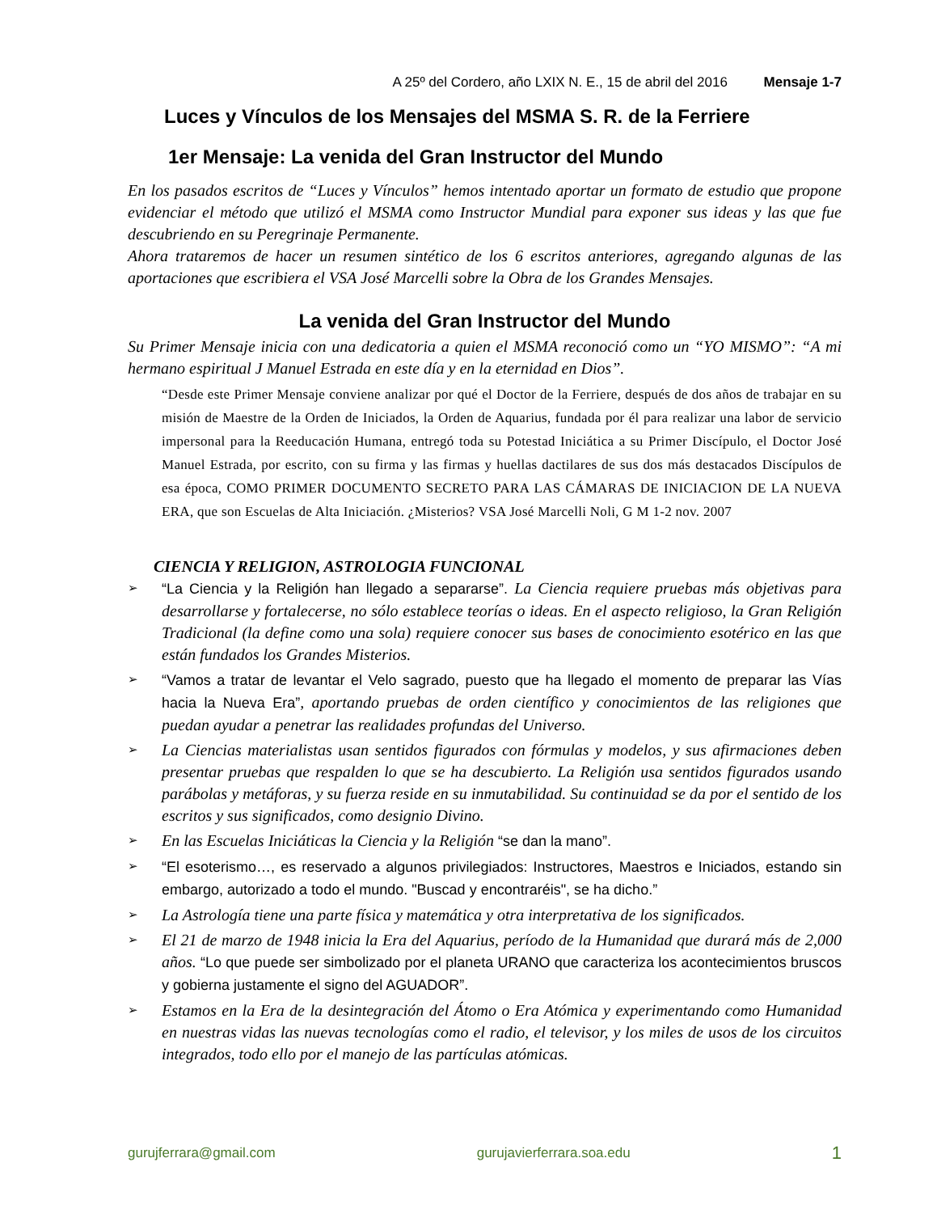A 25º del Cordero, año LXIX N. E., 15 de abril del 2016 Mensaje 1-7
Luces y Vínculos de los Mensajes del MSMA S. R. de la Ferriere
1er Mensaje: La venida del Gran Instructor del Mundo
En los pasados escritos de “Luces y Vínculos” hemos intentado aportar un formato de estudio que propone evidenciar el método que utilizó el MSMA como Instructor Mundial para exponer sus ideas y las que fue descubriendo en su Peregrinaje Permanente.
Ahora trataremos de hacer un resumen sintético de los 6 escritos anteriores, agregando algunas de las aportaciones que escribiera el VSA José Marcelli sobre la Obra de los Grandes Mensajes.
La venida del Gran Instructor del Mundo
Su Primer Mensaje inicia con una dedicatoria a quien el MSMA reconoció como un “YO MISMO”: “A mi hermano espiritual J Manuel Estrada en este día y en la eternidad en Dios”.
“Desde este Primer Mensaje conviene analizar por qué el Doctor de la Ferriere, después de dos años de trabajar en su misión de Maestre de la Orden de Iniciados, la Orden de Aquarius, fundada por él para realizar una labor de servicio impersonal para la Reeducación Humana, entregó toda su Potestad Iniciática a su Primer Discípulo, el Doctor José Manuel Estrada, por escrito, con su firma y las firmas y huellas dactilares de sus dos más destacados Discípulos de esa época, COMO PRIMER DOCUMENTO SECRETO PARA LAS CÁMARAS DE INICIACION DE LA NUEVA ERA, que son Escuelas de Alta Iniciación. ¿Misterios? VSA José Marcelli Noli, G M 1-2 nov. 2007
CIENCIA Y RELIGION, ASTROLOGIA FUNCIONAL
➢ “La Ciencia y la Religión han llegado a separarse”. La Ciencia requiere pruebas más objetivas para desarrollarse y fortalecerse, no sólo establece teorías o ideas. En el aspecto religioso, la Gran Religión Tradicional (la define como una sola) requiere conocer sus bases de conocimiento esotérico en las que están fundados los Grandes Misterios.
➢ “Vamos a tratar de levantar el Velo sagrado, puesto que ha llegado el momento de preparar las Vías hacia la Nueva Era”, aportando pruebas de orden científico y conocimientos de las religiones que puedan ayudar a penetrar las realidades profundas del Universo.
➢ La Ciencias materialistas usan sentidos figurados con fórmulas y modelos, y sus afirmaciones deben presentar pruebas que respalden lo que se ha descubierto. La Religión usa sentidos figurados usando parábolas y metáforas, y su fuerza reside en su inmutabilidad. Su continuidad se da por el sentido de los escritos y sus significados, como designio Divino.
➢ En las Escuelas Iniciáticas la Ciencia y la Religión “se dan la mano”.
➢ “El esoterismo…, es reservado a algunos privilegiados: Instructores, Maestros e Iniciados, estando sin embargo, autorizado a todo el mundo. "Buscad y encontraréis", se ha dicho.”
➢ La Astrología tiene una parte física y matemática y otra interpretativa de los significados.
➢ El 21 de marzo de 1948 inicia la Era del Aquarius, período de la Humanidad que durará más de 2,000 años. “Lo que puede ser simbolizado por el planeta URANO que caracteriza los acontecimientos bruscos y gobierna justamente el signo del AGUADOR”.
➢ Estamos en la Era de la desintegración del Átomo o Era Atómica y experimentando como Humanidad en nuestras vidas las nuevas tecnologías como el radio, el televisor, y los miles de usos de los circuitos integrados, todo ello por el manejo de las partículas atómicas.
gurujferrara@gmail.com gurujavierferrara.soa.edu 1